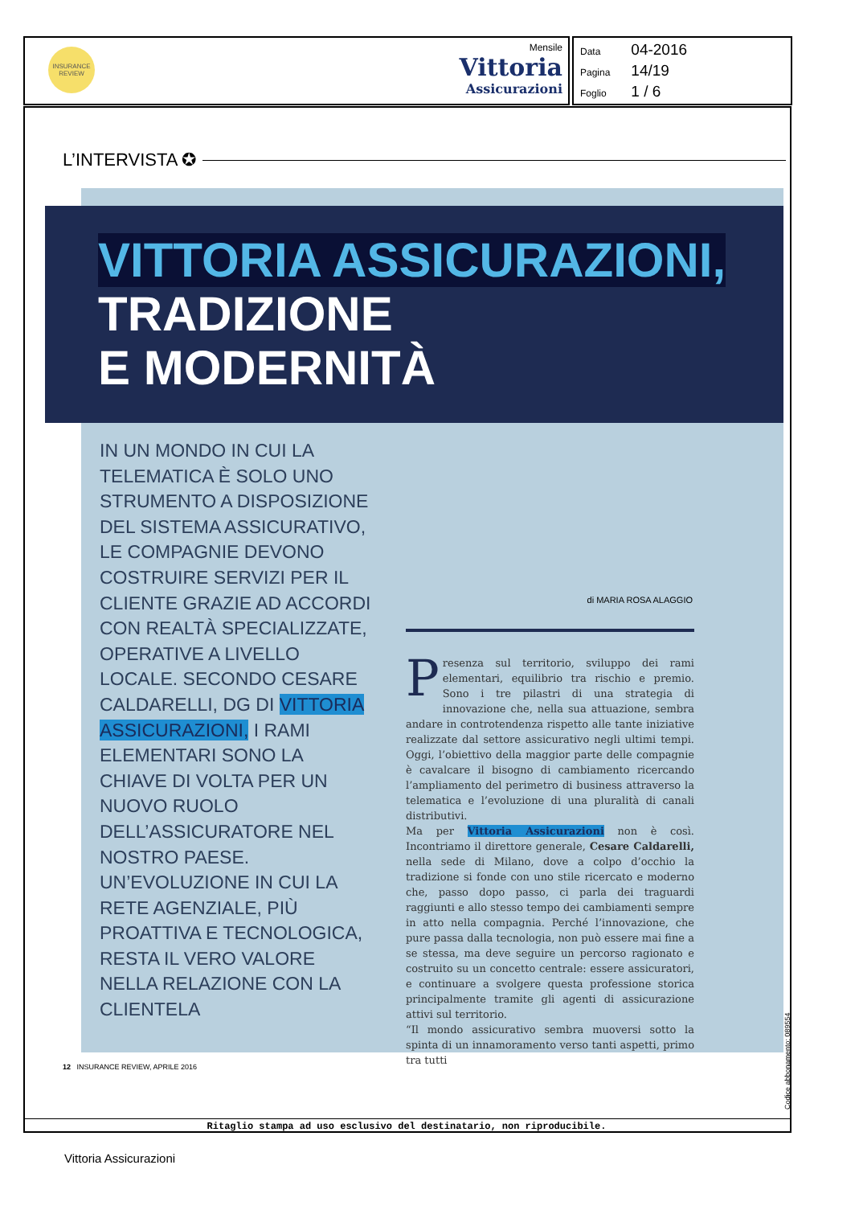INSURANCE
REVIEW
Mensile
Vittoria
Assicurazioni
Data 04-2016
Pagina 14/19
Foglio 1 / 6
L’INTERVISTA ✪
VITTORIA ASSICURAZIONI,
TRADIZIONE
E MODERNITÀ
IN UN MONDO IN CUI LA TELEMATICA È SOLO UNO STRUMENTO A DISPOSIZIONE DEL SISTEMA ASSICURATIVO, LE COMPAGNIE DEVONO COSTRUIRE SERVIZI PER IL CLIENTE GRAZIE AD ACCORDI CON REALTÀ SPECIALIZZATE, OPERATIVE A LIVELLO LOCALE. SECONDO CESARE CALDARELLI, DG DI VITTORIA ASSICURAZIONI, I RAMI ELEMENTARI SONO LA CHIAVE DI VOLTA PER UN NUOVO RUOLO DELL’ASSICURATORE NEL NOSTRO PAESE. UN’EVOLUZIONE IN CUI LA RETE AGENZIALE, PIÙ PROATTIVA E TECNOLOGICA, RESTA IL VERO VALORE NELLA RELAZIONE CON LA CLIENTELA
di MARIA ROSA ALAGGIO
Presenza sul territorio, sviluppo dei rami elementari, equilibrio tra rischio e premio. Sono i tre pilastri di una strategia di innovazione che, nella sua attuazione, sembra andare in controtendenza rispetto alle tante iniziative realizzate dal settore assicurativo negli ultimi tempi. Oggi, l’obiettivo della maggior parte delle compagnie è cavalcare il bisogno di cambiamento ricercando l’ampliamento del perimetro di business attraverso la telematica e l’evoluzione di una pluralità di canali distributivi.
Ma per Vittoria Assicurazioni non è così. Incontriamo il direttore generale, Cesare Caldarelli, nella sede di Milano, dove a colpo d’occhio la tradizione si fonde con uno stile ricercato e moderno che, passo dopo passo, ci parla dei traguardi raggiunti e allo stesso tempo dei cambiamenti sempre in atto nella compagnia. Perché l’innovazione, che pure passa dalla tecnologia, non può essere mai fine a se stessa, ma deve seguire un percorso ragionato e costruito su un concetto centrale: essere assicuratori, e continuare a svolgere questa professione storica principalmente tramite gli agenti di assicurazione attivi sul territorio.
“Il mondo assicurativo sembra muoversi sotto la spinta di un innamoramento verso tanti aspetti, primo tra tutti
12 INSURANCE REVIEW, APRILE 2016
Ritaglio stampa ad uso esclusivo del destinatario, non riproducibile.
Codice abbonamento: 089554
Vittoria Assicurazioni